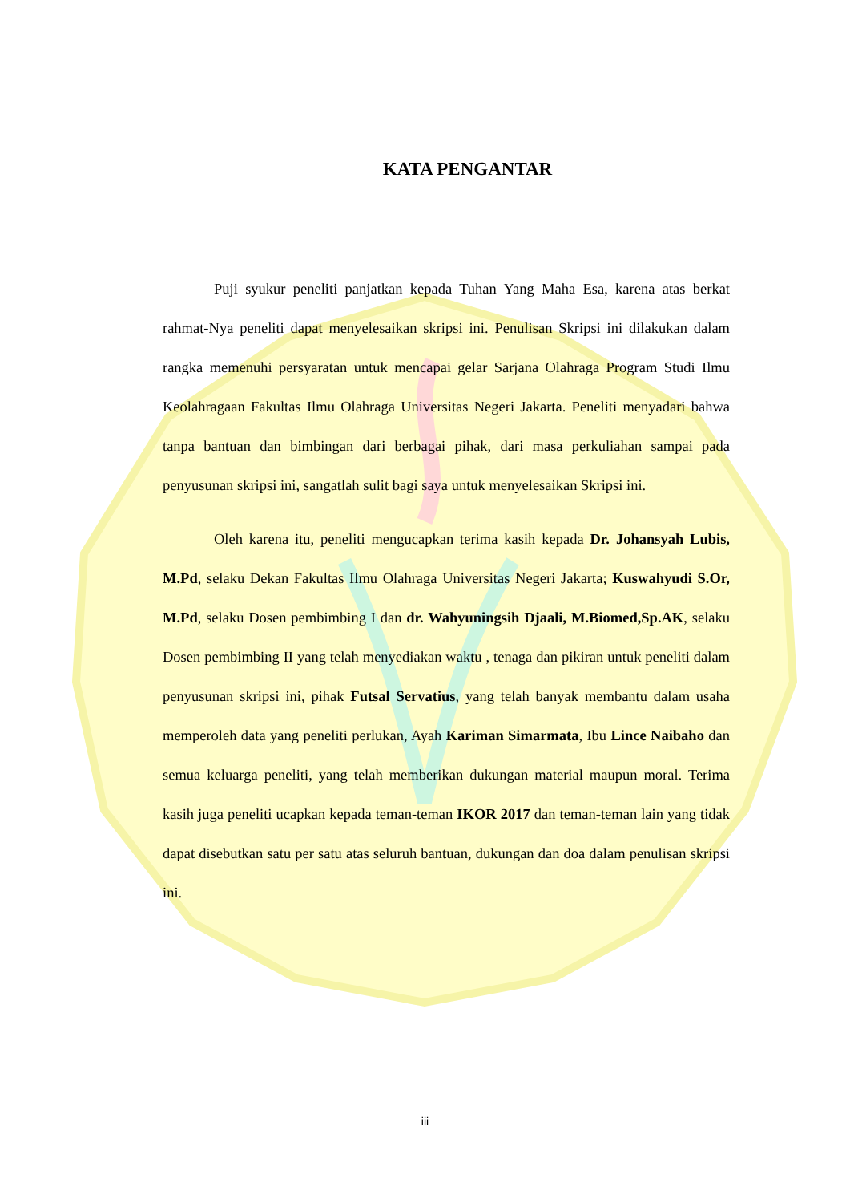KATA PENGANTAR
Puji syukur peneliti panjatkan kepada Tuhan Yang Maha Esa, karena atas berkat rahmat-Nya peneliti dapat menyelesaikan skripsi ini. Penulisan Skripsi ini dilakukan dalam rangka memenuhi persyaratan untuk mencapai gelar Sarjana Olahraga Program Studi Ilmu Keolahragaan Fakultas Ilmu Olahraga Universitas Negeri Jakarta. Peneliti menyadari bahwa tanpa bantuan dan bimbingan dari berbagai pihak, dari masa perkuliahan sampai pada penyusunan skripsi ini, sangatlah sulit bagi saya untuk menyelesaikan Skripsi ini.
Oleh karena itu, peneliti mengucapkan terima kasih kepada Dr. Johansyah Lubis, M.Pd, selaku Dekan Fakultas Ilmu Olahraga Universitas Negeri Jakarta; Kuswahyudi S.Or, M.Pd, selaku Dosen pembimbing I dan dr. Wahyuningsih Djaali, M.Biomed,Sp.AK, selaku Dosen pembimbing II yang telah menyediakan waktu , tenaga dan pikiran untuk peneliti dalam penyusunan skripsi ini, pihak Futsal Servatius, yang telah banyak membantu dalam usaha memperoleh data yang peneliti perlukan, Ayah Kariman Simarmata, Ibu Lince Naibaho dan semua keluarga peneliti, yang telah memberikan dukungan material maupun moral. Terima kasih juga peneliti ucapkan kepada teman-teman IKOR 2017 dan teman-teman lain yang tidak dapat disebutkan satu per satu atas seluruh bantuan, dukungan dan doa dalam penulisan skripsi ini.
iii